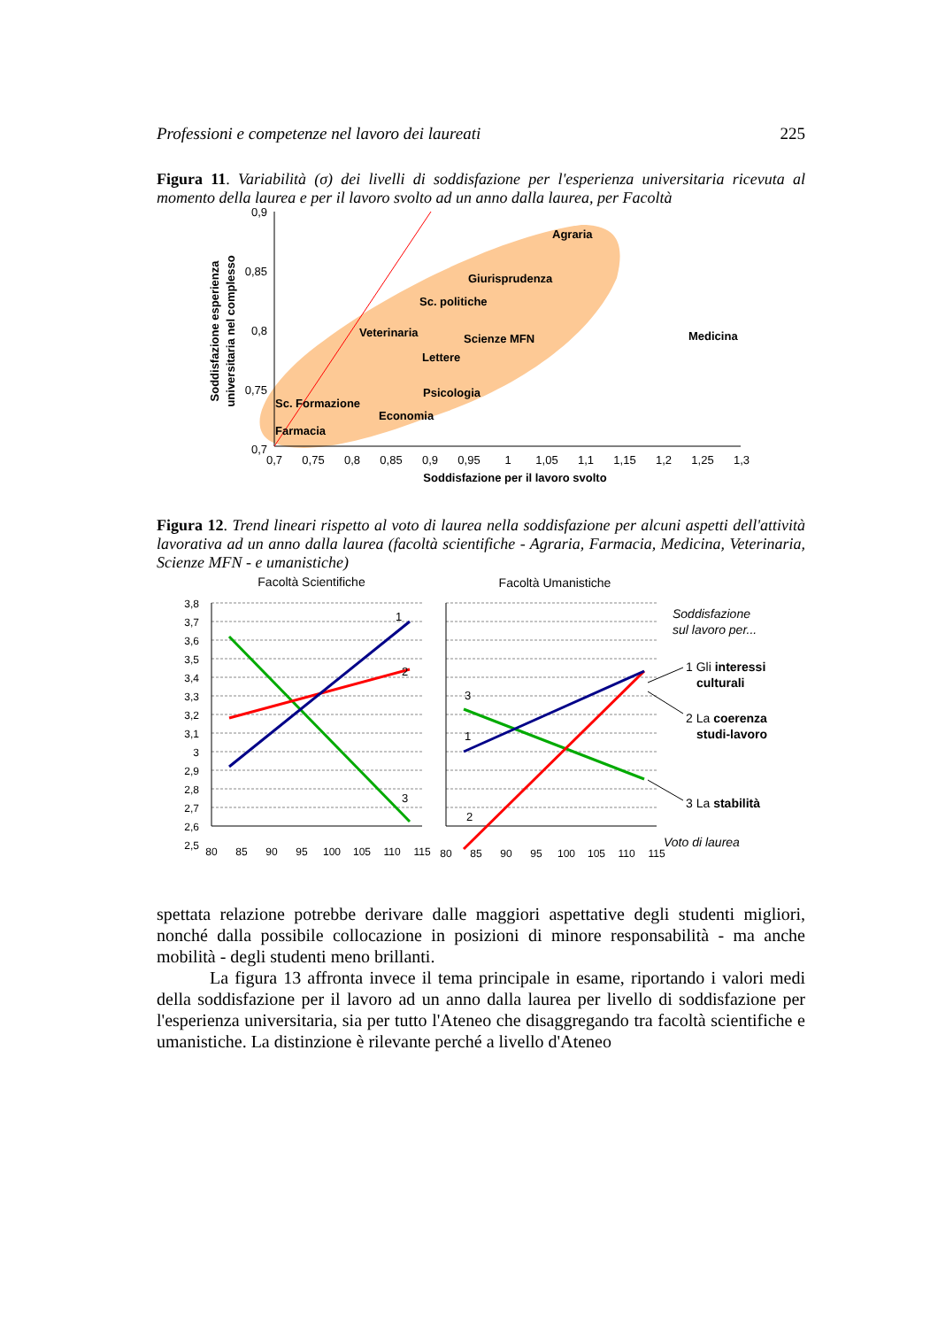Professioni e competenze nel lavoro dei laureati 225
Figura 11. Variabilità (σ) dei livelli di soddisfazione per l'esperienza universitaria ricevuta al momento della laurea e per il lavoro svolto ad un anno dalla laurea, per Facoltà
0,9
0,85
0,8
0,75
0,7
0,7
0,75
0,8
0,85
0,9
0,95
1
1,05
1,1
1,15
1,2
1,25
1,3
Soddisfazione per il lavoro svolto
Soddisfazione esperienza
universitaria nel complesso
Agraria
Giurisprudenza
Sc. politiche
Veterinaria
Scienze MFN
Lettere
Psicologia
Sc. Formazione
Economia
Farmacia
Medicina
Figura 12. Trend lineari rispetto al voto di laurea nella soddisfazione per alcuni aspetti dell'attività lavorativa ad un anno dalla laurea (facoltà scientifiche - Agraria, Farmacia, Medicina, Veterinaria, Scienze MFN - e umanistiche)
Facoltà Scientifiche
Facoltà Umanistiche
3,8
3,7
3,6
3,5
3,4
3,3
3,2
3,1
3
2,9
2,8
2,7
2,6
2,5
1
2
3
3
1
2
80
85
90
95
100
105
110
115
80
85
90
95
100
105
110
115
Soddisfazione
sul lavoro per...
1 Gli interessi
culturali
2 La coerenza
studi-lavoro
3 La stabilità
Voto di laurea
spettata relazione potrebbe derivare dalle maggiori aspettative degli studenti migliori, nonché dalla possibile collocazione in posizioni di minore responsabilità - ma anche mobilità - degli studenti meno brillanti.
La figura 13 affronta invece il tema principale in esame, riportando i valori medi della soddisfazione per il lavoro ad un anno dalla laurea per livello di soddisfazione per l'esperienza universitaria, sia per tutto l'Ateneo che disaggregando tra facoltà scientifiche e umanistiche. La distinzione è rilevante perché a livello d'Ateneo